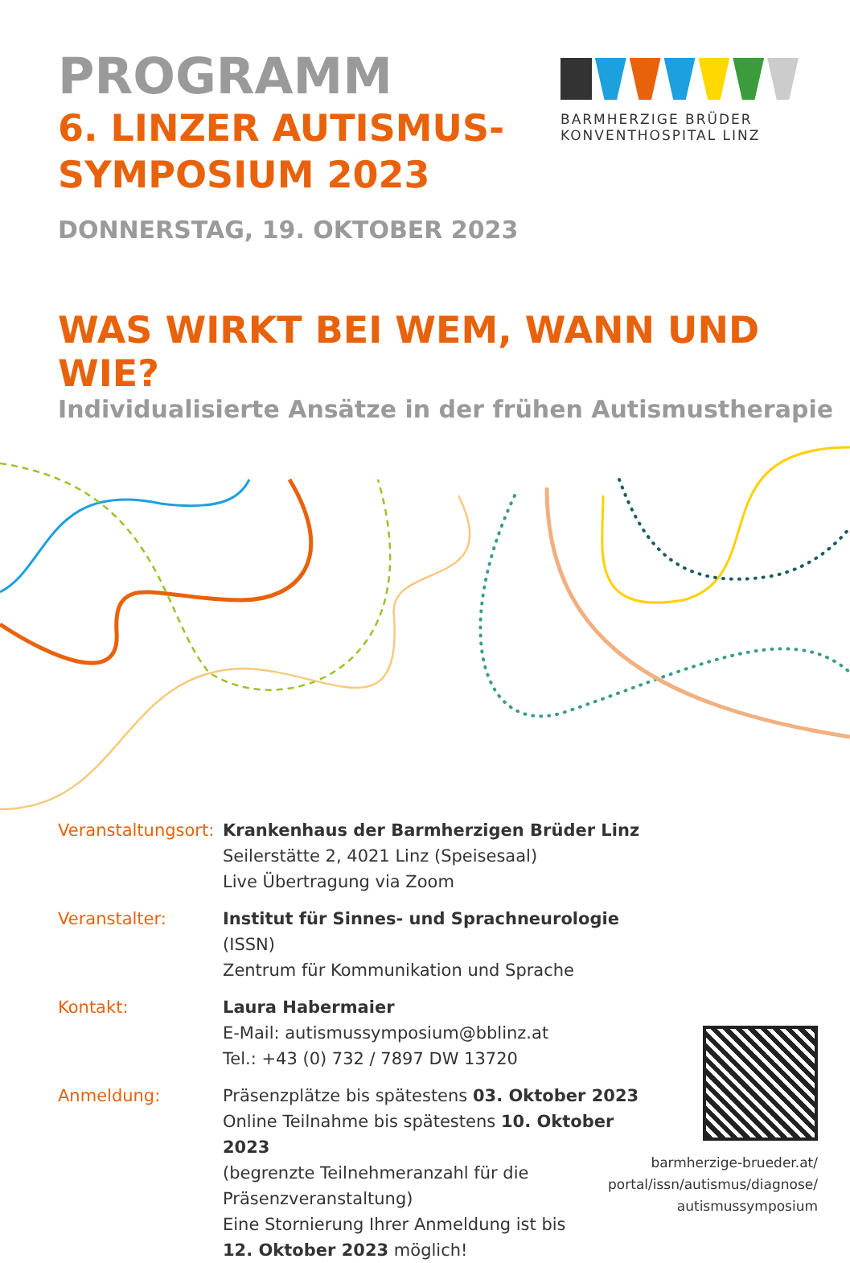PROGRAMM
6. LINZER AUTISMUS-
SYMPOSIUM 2023
DONNERSTAG, 19. OKTOBER 2023
BARMHERZIGE BRÜDER
KONVENTHOSPITAL LINZ
WAS WIRKT BEI WEM, WANN UND WIE?
Individualisierte Ansätze in der frühen Autismustherapie
Veranstaltungsort:
Krankenhaus der Barmherzigen Brüder Linz
Seilerstätte 2, 4021 Linz (Speisesaal)
Live Übertragung via Zoom
Veranstalter:
Institut für Sinnes- und Sprachneurologie (ISSN)
Zentrum für Kommunikation und Sprache
Kontakt:
Laura Habermaier
E-Mail: autismussymposium@bblinz.at
Tel.: +43 (0) 732 / 7897 DW 13720
Anmeldung:
Präsenzplätze bis spätestens 03. Oktober 2023
Online Teilnahme bis spätestens 10. Oktober 2023
(begrenzte Teilnehmeranzahl für die Präsenzveranstaltung)
Eine Stornierung Ihrer Anmeldung ist bis
12. Oktober 2023 möglich!
barmherzige-brueder.at/
portal/issn/autismus/diagnose/
autismussymposium